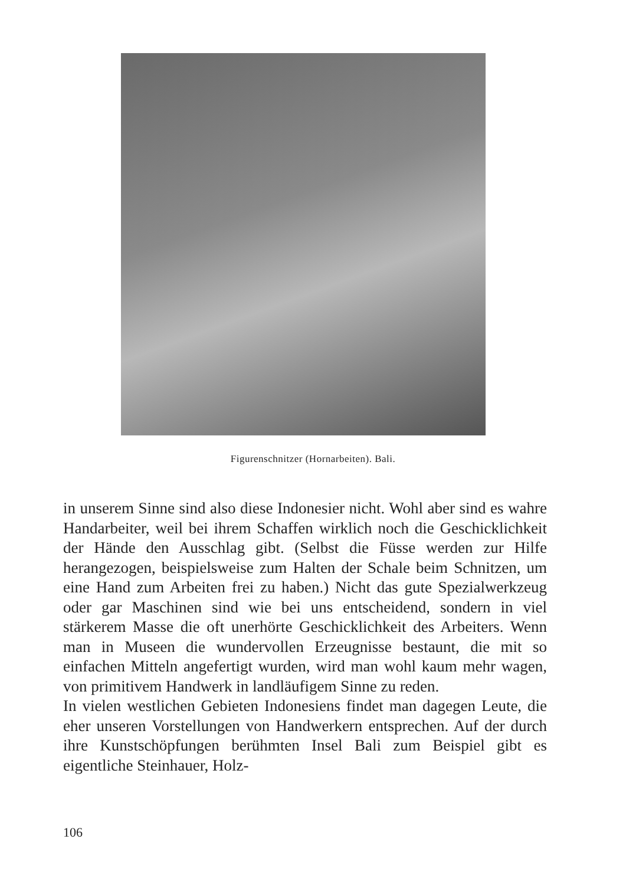Figurenschnitzer (Hornarbeiten). Bali.
in unserem Sinne sind also diese Indonesier nicht. Wohl aber sind es wahre Handarbeiter, weil bei ihrem Schaffen wirklich noch die Geschicklichkeit der Hände den Ausschlag gibt. (Selbst die Füsse werden zur Hilfe herangezogen, beispielsweise zum Halten der Schale beim Schnitzen, um eine Hand zum Arbeiten frei zu haben.) Nicht das gute Spezialwerkzeug oder gar Maschinen sind wie bei uns entscheidend, sondern in viel stärkerem Masse die oft unerhörte Geschicklichkeit des Arbeiters. Wenn man in Museen die wundervollen Erzeugnisse bestaunt, die mit so einfachen Mitteln angefertigt wurden, wird man wohl kaum mehr wagen, von primitivem Handwerk in landläufigem Sinne zu reden.
In vielen westlichen Gebieten Indonesiens findet man dagegen Leute, die eher unseren Vorstellungen von Handwerkern entsprechen. Auf der durch ihre Kunstschöpfungen berühmten Insel Bali zum Beispiel gibt es eigentliche Steinhauer, Holz-
106